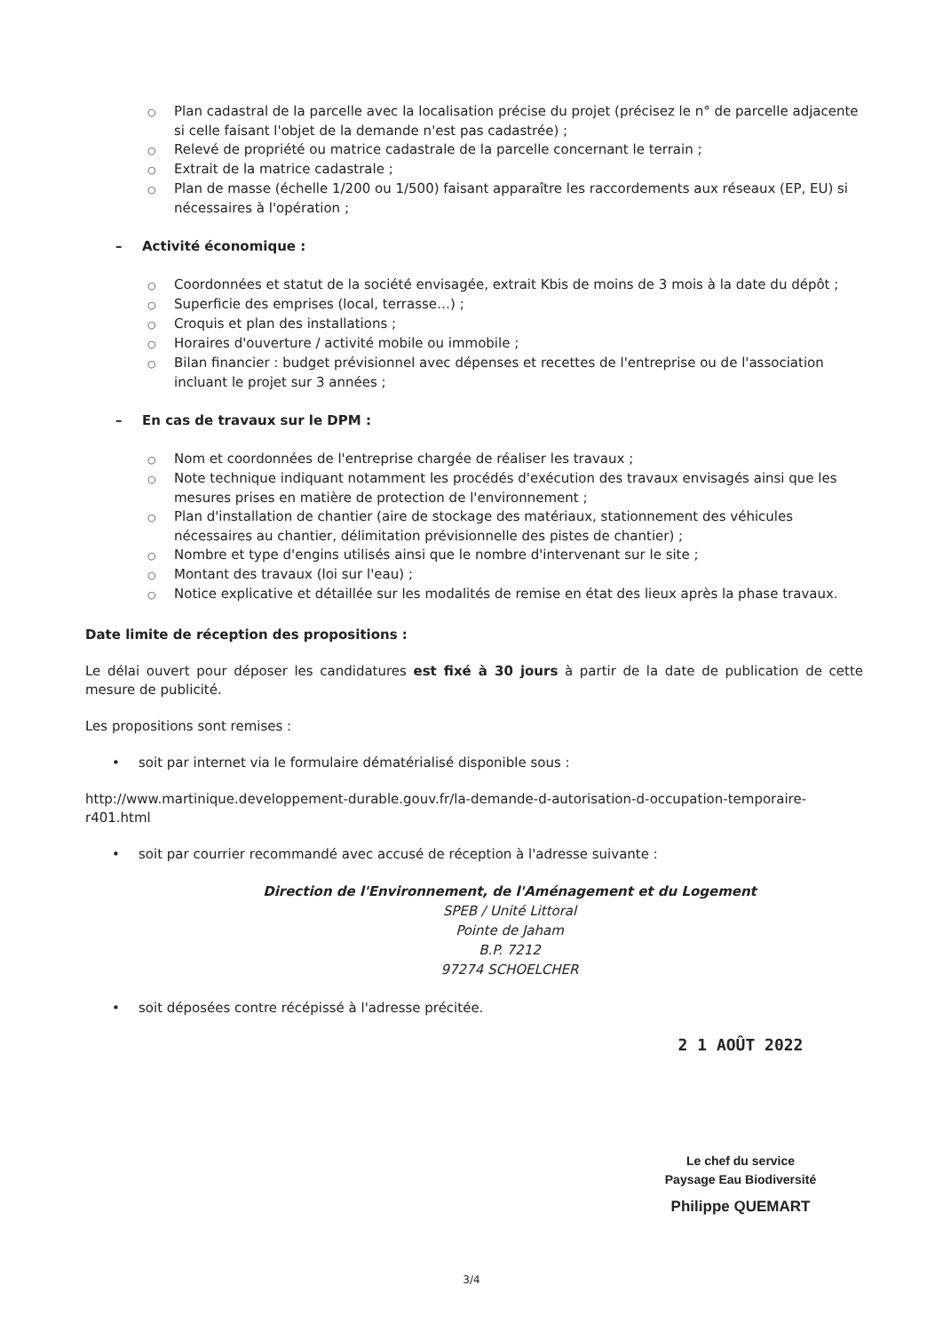○ Plan cadastral de la parcelle avec la localisation précise du projet (précisez le n° de parcelle adjacente si celle faisant l'objet de la demande n'est pas cadastrée) ;
○ Relevé de propriété ou matrice cadastrale de la parcelle concernant le terrain ;
○ Extrait de la matrice cadastrale ;
○ Plan de masse (échelle 1/200 ou 1/500) faisant apparaître les raccordements aux réseaux (EP, EU) si nécessaires à l'opération ;
– Activité économique :
○ Coordonnées et statut de la société envisagée, extrait Kbis de moins de 3 mois à la date du dépôt ;
○ Superficie des emprises (local, terrasse…) ;
○ Croquis et plan des installations ;
○ Horaires d'ouverture / activité mobile ou immobile ;
○ Bilan financier : budget prévisionnel avec dépenses et recettes de l'entreprise ou de l'association incluant le projet sur 3 années ;
– En cas de travaux sur le DPM :
○ Nom et coordonnées de l'entreprise chargée de réaliser les travaux ;
○ Note technique indiquant notamment les procédés d'exécution des travaux envisagés ainsi que les mesures prises en matière de protection de l'environnement ;
○ Plan d'installation de chantier (aire de stockage des matériaux, stationnement des véhicules nécessaires au chantier, délimitation prévisionnelle des pistes de chantier) ;
○ Nombre et type d'engins utilisés ainsi que le nombre d'intervenant sur le site ;
○ Montant des travaux (loi sur l'eau) ;
○ Notice explicative et détaillée sur les modalités de remise en état des lieux après la phase travaux.
Date limite de réception des propositions :
Le délai ouvert pour déposer les candidatures est fixé à 30 jours à partir de la date de publication de cette mesure de publicité.
Les propositions sont remises :
• soit par internet via le formulaire dématérialisé disponible sous :
http://www.martinique.developpement-durable.gouv.fr/la-demande-d-autorisation-d-occupation-temporaire-r401.html
• soit par courrier recommandé avec accusé de réception à l'adresse suivante :
Direction de l'Environnement, de l'Aménagement et du Logement
SPEB / Unité Littoral
Pointe de Jaham
B.P. 7212
97274 SCHOELCHER
• soit déposées contre récépissé à l'adresse précitée.
2 1 AOÛT 2022
Le chef du service
Paysage Eau Biodiversité
Philippe QUEMART
3/4